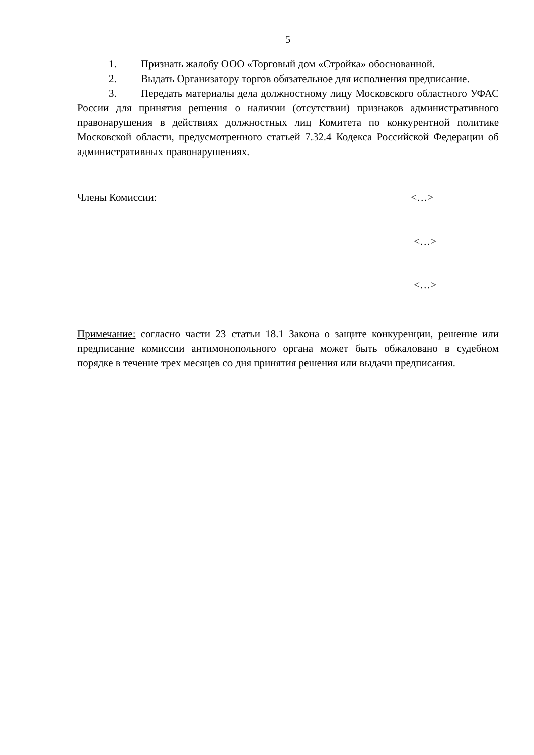5
1. Признать жалобу ООО «Торговый дом «Стройка» обоснованной.
2. Выдать Организатору торгов обязательное для исполнения предписание.
3. Передать материалы дела должностному лицу Московского областного УФАС России для принятия решения о наличии (отсутствии) признаков административного правонарушения в действиях должностных лиц Комитета по конкурентной политике Московской области, предусмотренного статьей 7.32.4 Кодекса Российской Федерации об административных правонарушениях.
Члены Комиссии: <…>
<…>
<…>
Примечание: согласно части 23 статьи 18.1 Закона о защите конкуренции, решение или предписание комиссии антимонопольного органа может быть обжаловано в судебном порядке в течение трех месяцев со дня принятия решения или выдачи предписания.